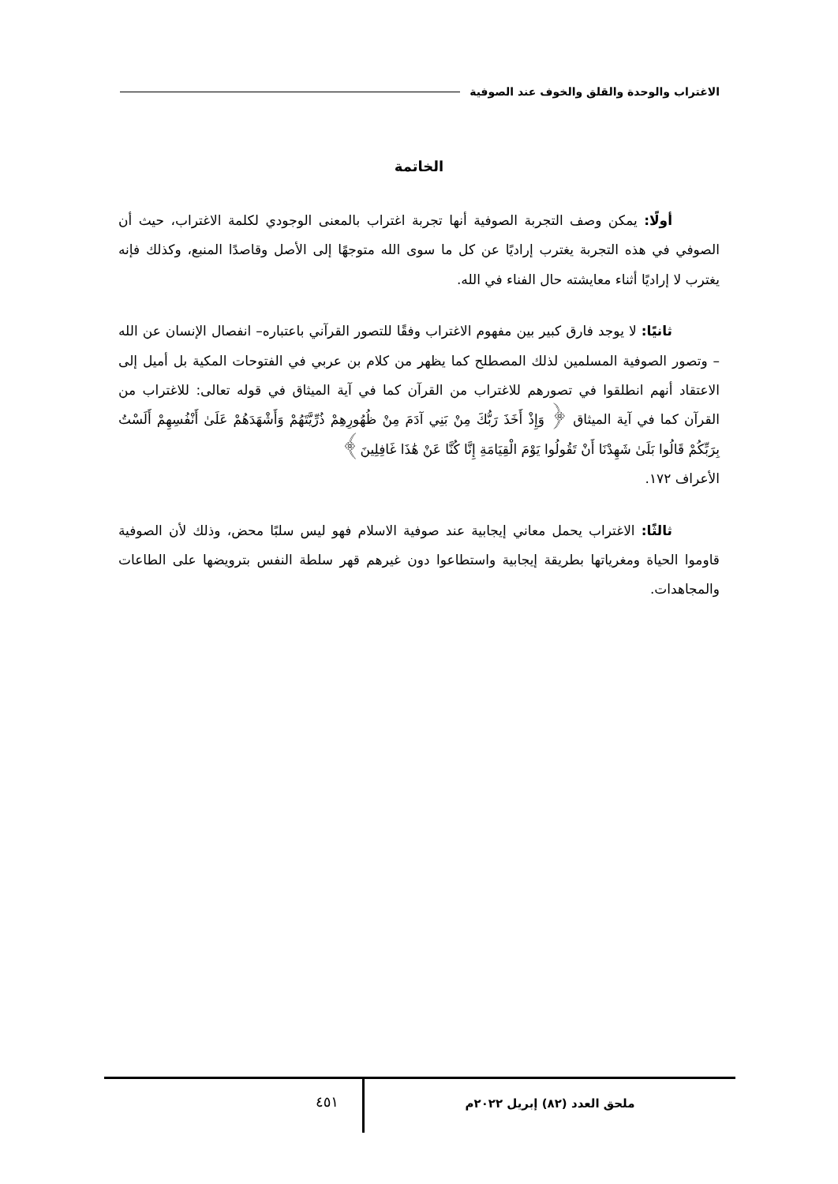الاغتراب والوحدة والقلق والخوف عند الصوفية
الخاتمة
أولًا: يمكن وصف التجربة الصوفية أنها تجربة اغتراب بالمعنى الوجودي لكلمة الاغتراب، حيث أن الصوفي في هذه التجربة يغترب إراديًا عن كل ما سوى الله متوجهًا إلى الأصل وقاصدًا المنبع، وكذلك فإنه يغترب لا إراديًا أثناء معايشته حال الفناء في الله.
ثانيًا: لا يوجد فارق كبير بين مفهوم الاغتراب وفقًا للتصور القرآني باعتباره– انفصال الإنسان عن الله – وتصور الصوفية المسلمين لذلك المصطلح كما يظهر من كلام بن عربي في الفتوحات المكية بل أميل إلى الاعتقاد أنهم انطلقوا في تصورهم للاغتراب من القرآن كما في آية الميثاق في قوله تعالى: للاغتراب من القرآن كما في آية الميثاق ﴿ وَإِذْ أَخَذَ رَبُّكَ مِنْ بَنِي آدَمَ مِنْ ظُهُورِهِمْ ذُرِّيَّتَهُمْ وَأَشْهَدَهُمْ عَلَىٰ أَنْفُسِهِمْ أَلَسْتُ بِرَبِّكُمْ قَالُوا بَلَىٰ شَهِدْنَا أَنْ تَقُولُوا يَوْمَ الْقِيَامَةِ إِنَّا كُنَّا عَنْ هَٰذَا غَافِلِينَ﴾
الأعراف ١٧٢.
ثالثًا: الاغتراب يحمل معاني إيجابية عند صوفية الاسلام فهو ليس سلبًا محض، وذلك لأن الصوفية قاوموا الحياة ومغرياتها بطريقة إيجابية واستطاعوا دون غيرهم قهر سلطة النفس بترويضها على الطاعات والمجاهدات.
ملحق العدد (٨٢) إبريل ٢٠٢٢م
٤٥١